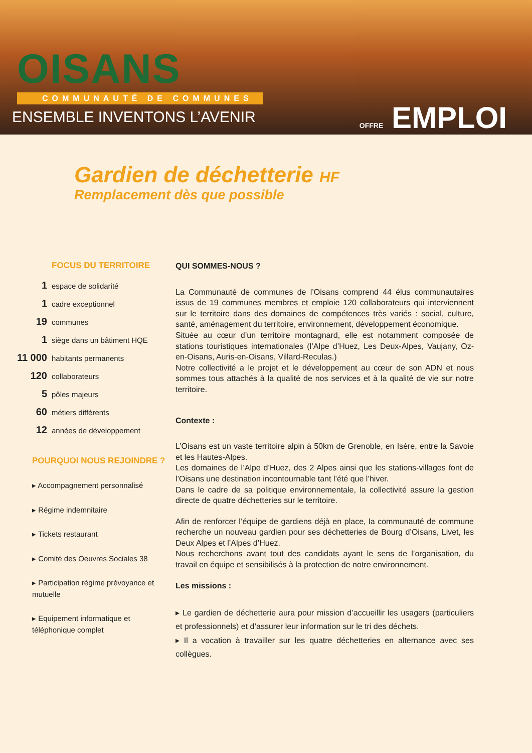OISANS
COMMUNAUTÉ DE COMMUNES
ENSEMBLE INVENTONS L’AVENIR
OFFRE EMPLOI
Gardien de déchetterie HF
Remplacement dès que possible
FOCUS DU TERRITOIRE
1 espace de solidarité
1 cadre exceptionnel
19 communes
1 siège dans un bâtiment HQE
11 000 habitants permanents
120 collaborateurs
5 pôles majeurs
60 métiers différents
12 années de développement
POURQUOI NOUS REJOINDRE ?
▸ Accompagnement personnalisé
▸ Régime indemnitaire
▸ Tickets restaurant
▸ Comité des Oeuvres Sociales 38
▸ Participation régime prévoyance et mutuelle
▸ Equipement informatique et téléphonique complet
QUI SOMMES-NOUS ?
La Communauté de communes de l’Oisans comprend 44 élus communautaires issus de 19 communes membres et emploie 120 collaborateurs qui interviennent sur le territoire dans des domaines de compétences très variés : social, culture, santé, aménagement du territoire, environnement, développement économique.
Située au cœur d’un territoire montagnard, elle est notamment composée de stations touristiques internationales (l’Alpe d’Huez, Les Deux-Alpes, Vaujany, Oz-en-Oisans, Auris-en-Oisans, Villard-Reculas.)
Notre collectivité a le projet et le développement au cœur de son ADN et nous sommes tous attachés à la qualité de nos services et à la qualité de vie sur notre territoire.
Contexte :
L’Oisans est un vaste territoire alpin à 50km de Grenoble, en Isère, entre la Savoie et les Hautes-Alpes.
Les domaines de l’Alpe d’Huez, des 2 Alpes ainsi que les stations-villages font de l’Oisans une destination incontournable tant l’été que l’hiver.
Dans le cadre de sa politique environnementale, la collectivité assure la gestion directe de quatre déchetteries sur le territoire.
Afin de renforcer l’équipe de gardiens déjà en place, la communauté de commune recherche un nouveau gardien pour ses déchetteries de Bourg d’Oisans, Livet, les Deux Alpes et l’Alpes d’Huez.
Nous recherchons avant tout des candidats ayant le sens de l’organisation, du travail en équipe et sensibilisés à la protection de notre environnement.
Les missions :
▸ Le gardien de déchetterie aura pour mission d’accueillir les usagers (particuliers et professionnels) et d’assurer leur information sur le tri des déchets.
▸ Il a vocation à travailler sur les quatre déchetteries en alternance avec ses collègues.